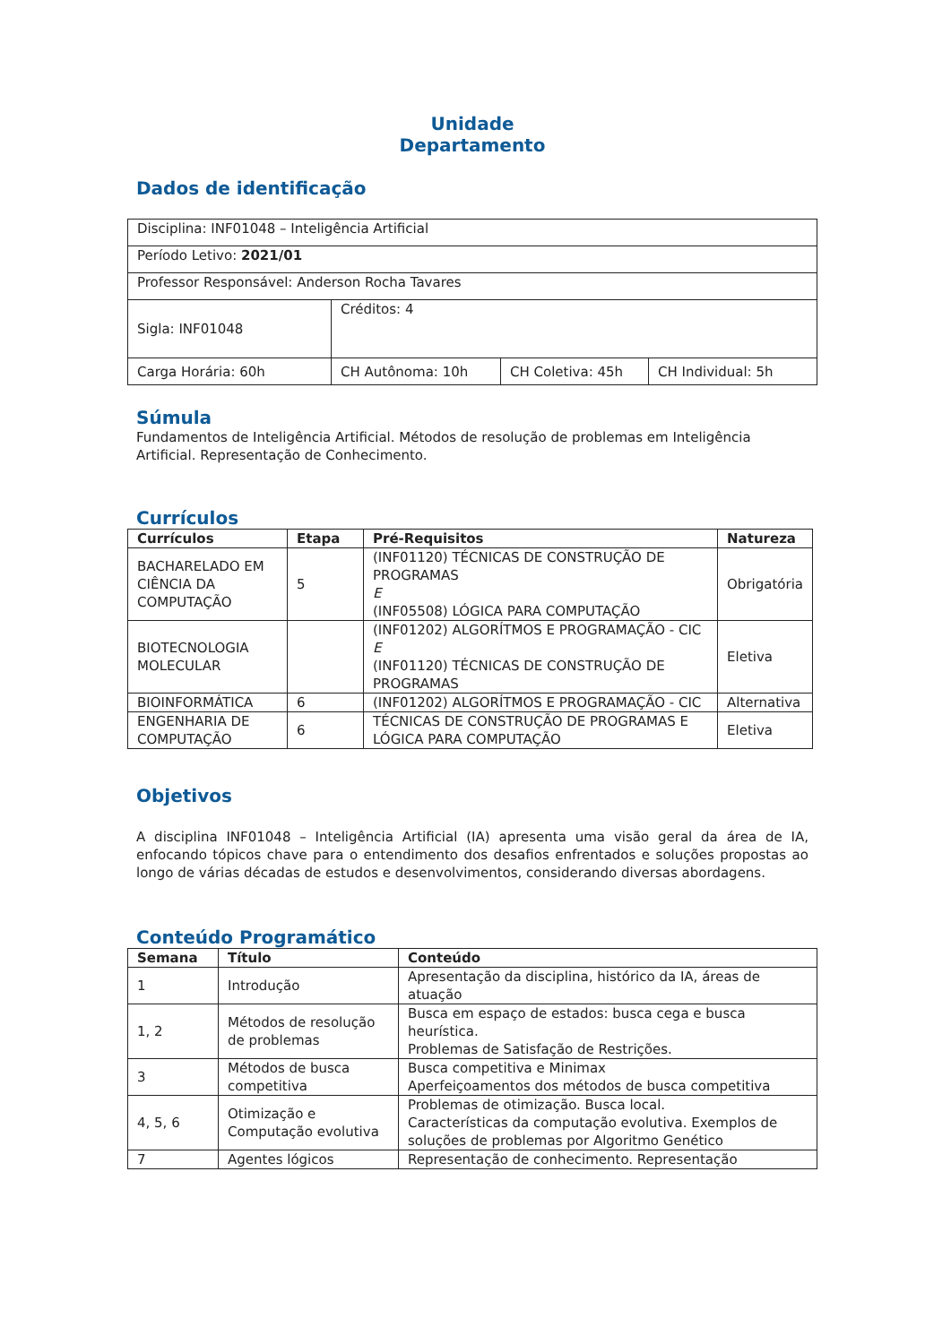Unidade
Departamento
Dados de identificação
| Disciplina: INF01048 – Inteligência Artificial | | | |
| Período Letivo: 2021/01 | | | |
| Professor Responsável: Anderson Rocha Tavares | | | |
| Sigla: INF01048 | Créditos: 4 | | |
| Carga Horária: 60h | CH Autônoma: 10h | CH Coletiva: 45h | CH Individual: 5h |
Súmula
Fundamentos de Inteligência Artificial. Métodos de resolução de problemas em Inteligência Artificial. Representação de Conhecimento.
Currículos
| Currículos | Etapa | Pré-Requisitos | Natureza |
| --- | --- | --- | --- |
| BACHARELADO EM CIÊNCIA DA COMPUTAÇÃO | 5 | (INF01120) TÉCNICAS DE CONSTRUÇÃO DE PROGRAMAS E (INF05508) LÓGICA PARA COMPUTAÇÃO | Obrigatória |
| BIOTECNOLOGIA MOLECULAR | | (INF01202) ALGORÍTMOS E PROGRAMAÇÃO - CIC E (INF01120) TÉCNICAS DE CONSTRUÇÃO DE PROGRAMAS | Eletiva |
| BIOINFORMÁTICA | 6 | (INF01202) ALGORÍTMOS E PROGRAMAÇÃO - CIC | Alternativa |
| ENGENHARIA DE COMPUTAÇÃO | 6 | TÉCNICAS DE CONSTRUÇÃO DE PROGRAMAS E LÓGICA PARA COMPUTAÇÃO | Eletiva |
Objetivos
A disciplina INF01048 – Inteligência Artificial (IA) apresenta uma visão geral da área de IA, enfocando tópicos chave para o entendimento dos desafios enfrentados e soluções propostas ao longo de várias décadas de estudos e desenvolvimentos, considerando diversas abordagens.
Conteúdo Programático
| Semana | Título | Conteúdo |
| --- | --- | --- |
| 1 | Introdução | Apresentação da disciplina, histórico da IA, áreas de atuação |
| 1, 2 | Métodos de resolução de problemas | Busca em espaço de estados: busca cega e busca heurística. Problemas de Satisfação de Restrições. |
| 3 | Métodos de busca competitiva | Busca competitiva e Minimax Aperfeiçoamentos dos métodos de busca competitiva |
| 4, 5, 6 | Otimização e Computação evolutiva | Problemas de otimização. Busca local. Características da computação evolutiva. Exemplos de soluções de problemas por Algoritmo Genético |
| 7 | Agentes lógicos | Representação de conhecimento. Representação |